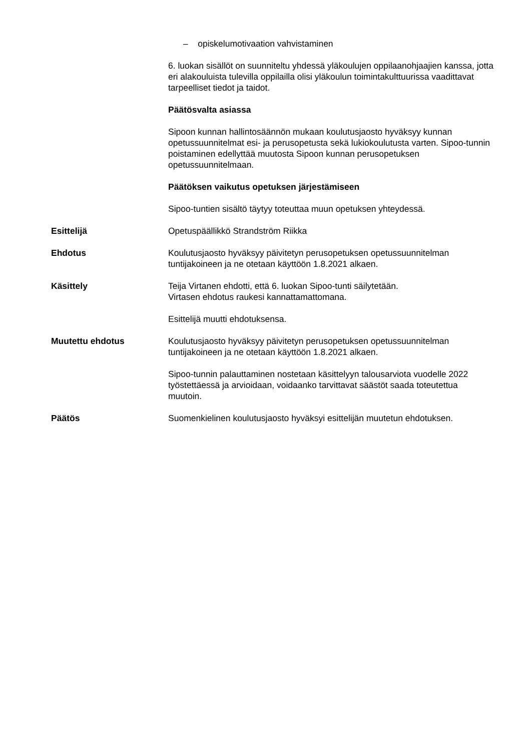– opiskelumotivaation vahvistaminen
6. luokan sisällöt on suunniteltu yhdessä yläkoulujen oppilaanohjaajien kanssa, jotta eri alakouluista tulevilla oppilailla olisi yläkoulun toimintakulttuurissa vaadittavat tarpeelliset tiedot ja taidot.
Päätösvalta asiassa
Sipoon kunnan hallintosäännön mukaan koulutusjaosto hyväksyy kunnan opetussuunnitelmat esi- ja perusopetusta sekä lukiokoulutusta varten. Sipoo-tunnin poistaminen edellyttää muutosta Sipoon kunnan perusopetuksen opetussuunnitelmaan.
Päätöksen vaikutus opetuksen järjestämiseen
Sipoo-tuntien sisältö täytyy toteuttaa muun opetuksen yhteydessä.
Esittelijä Opetuspäällikkö Strandström Riikka
Ehdotus Koulutusjaosto hyväksyy päivitetyn perusopetuksen opetussuunnitelman tuntijakoineen ja ne otetaan käyttöön 1.8.2021 alkaen.
Käsittely Teija Virtanen ehdotti, että 6. luokan Sipoo-tunti säilytetään.
Virtasen ehdotus raukesi kannattamattomana.
Esittelijä muutti ehdotuksensa.
Muutettu ehdotus Koulutusjaosto hyväksyy päivitetyn perusopetuksen opetussuunnitelman tuntijakoineen ja ne otetaan käyttöön 1.8.2021 alkaen.
Sipoo-tunnin palauttaminen nostetaan käsittelyyn talousarviota vuodelle 2022 työstettäessä ja arvioidaan, voidaanko tarvittavat säästöt saada toteutettua muutoin.
Päätös Suomenkielinen koulutusjaosto hyväksyi esittelijän muutetun ehdotuksen.